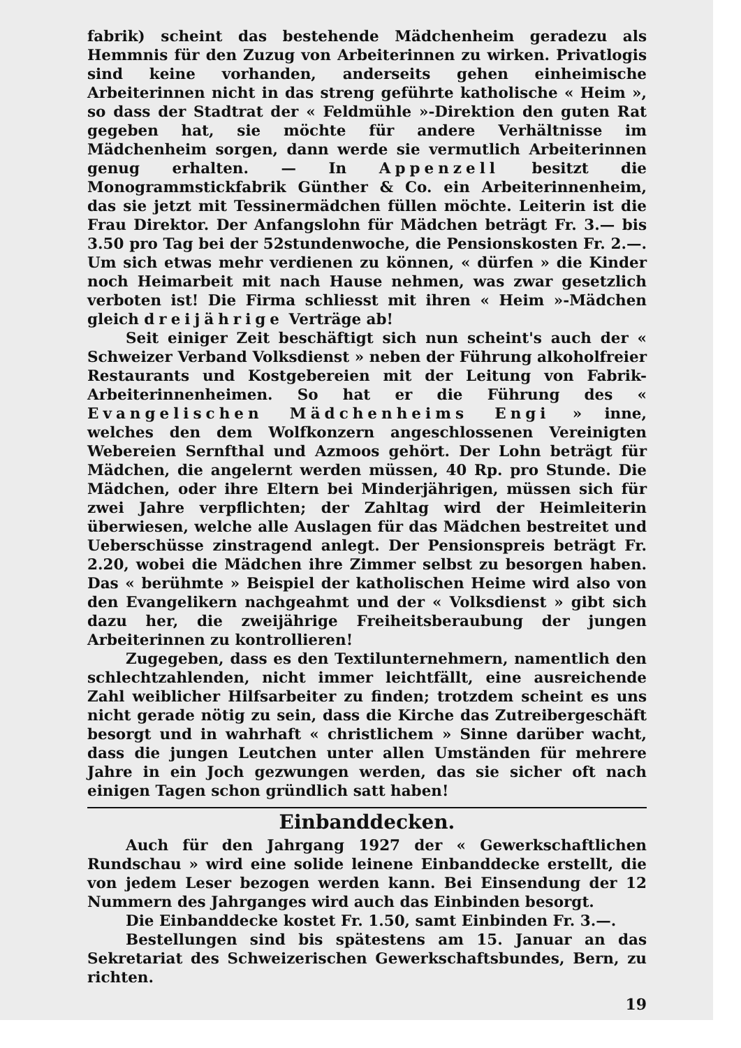fabrik) scheint das bestehende Mädchenheim geradezu als Hemmnis für den Zuzug von Arbeiterinnen zu wirken. Privatlogis sind keine vorhanden, anderseits gehen einheimische Arbeiterinnen nicht in das streng geführte katholische « Heim », so dass der Stadtrat der « Feldmühle »-Direktion den guten Rat gegeben hat, sie möchte für andere Verhältnisse im Mädchenheim sorgen, dann werde sie vermutlich Arbeiterinnen genug erhalten. — In Appenzell besitzt die Monogrammstickfabrik Günther & Co. ein Arbeiterinnenheim, das sie jetzt mit Tessinermädchen füllen möchte. Leiterin ist die Frau Direktor. Der Anfangslohn für Mädchen beträgt Fr. 3.— bis 3.50 pro Tag bei der 52stundenwoche, die Pensionskosten Fr. 2.—. Um sich etwas mehr verdienen zu können, « dürfen » die Kinder noch Heimarbeit mit nach Hause nehmen, was zwar gesetzlich verboten ist! Die Firma schliesst mit ihren « Heim »-Mädchen gleich dreijährige Verträge ab!
Seit einiger Zeit beschäftigt sich nun scheint's auch der « Schweizer Verband Volksdienst » neben der Führung alkoholfreier Restaurants und Kostgebereien mit der Leitung von Fabrik-Arbeiterinnenheimen. So hat er die Führung des « Evangelischen Mädchenheims Engi » inne, welches den dem Wolfkonzern angeschlossenen Vereinigten Webereien Sernfthal und Azmoos gehört. Der Lohn beträgt für Mädchen, die angelernt werden müssen, 40 Rp. pro Stunde. Die Mädchen, oder ihre Eltern bei Minderjährigen, müssen sich für zwei Jahre verpflichten; der Zahltag wird der Heimleiterin überwiesen, welche alle Auslagen für das Mädchen bestreitet und Ueberschüsse zinstragend anlegt. Der Pensionspreis beträgt Fr. 2.20, wobei die Mädchen ihre Zimmer selbst zu besorgen haben. Das « berühmte » Beispiel der katholischen Heime wird also von den Evangelikern nachgeahmt und der « Volksdienst » gibt sich dazu her, die zweijährige Freiheitsberaubung der jungen Arbeiterinnen zu kontrollieren!
Zugegeben, dass es den Textilunternehmern, namentlich den schlechtzahlenden, nicht immer leichtfällt, eine ausreichende Zahl weiblicher Hilfsarbeiter zu finden; trotzdem scheint es uns nicht gerade nötig zu sein, dass die Kirche das Zutreibergeschäft besorgt und in wahrhaft « christlichem » Sinne darüber wacht, dass die jungen Leutchen unter allen Umständen für mehrere Jahre in ein Joch gezwungen werden, das sie sicher oft nach einigen Tagen schon gründlich satt haben!
Einbanddecken.
Auch für den Jahrgang 1927 der « Gewerkschaftlichen Rundschau » wird eine solide leinene Einbanddecke erstellt, die von jedem Leser bezogen werden kann. Bei Einsendung der 12 Nummern des Jahrganges wird auch das Einbinden besorgt.
Die Einbanddecke kostet Fr. 1.50, samt Einbinden Fr. 3.—.
Bestellungen sind bis spätestens am 15. Januar an das Sekretariat des Schweizerischen Gewerkschaftsbundes, Bern, zu richten.
19